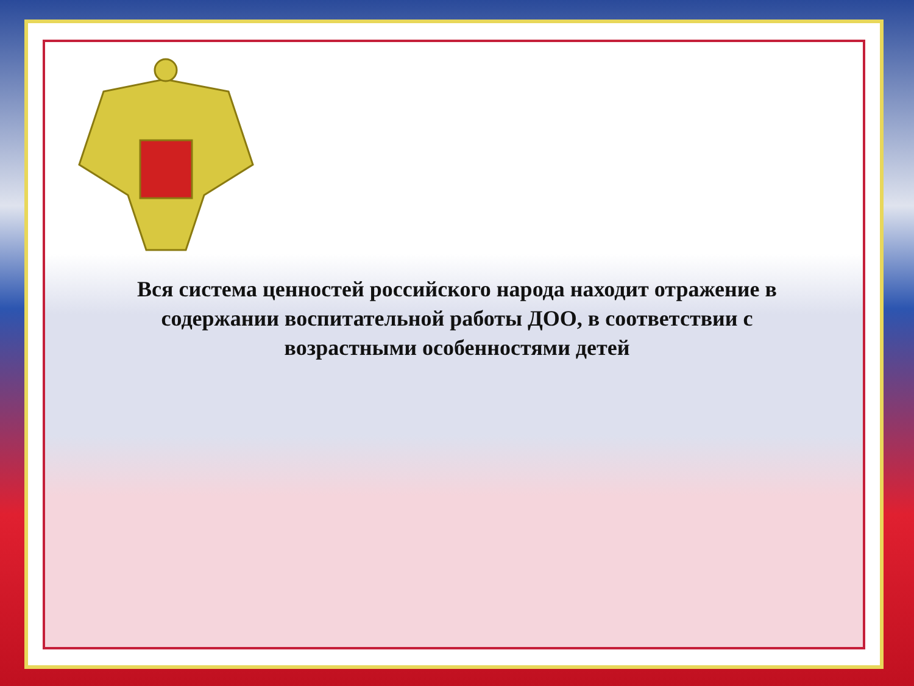Вся система ценностей российского народа находит отражение в содержании воспитательной работы ДОО, в соответствии с возрастными особенностями детей